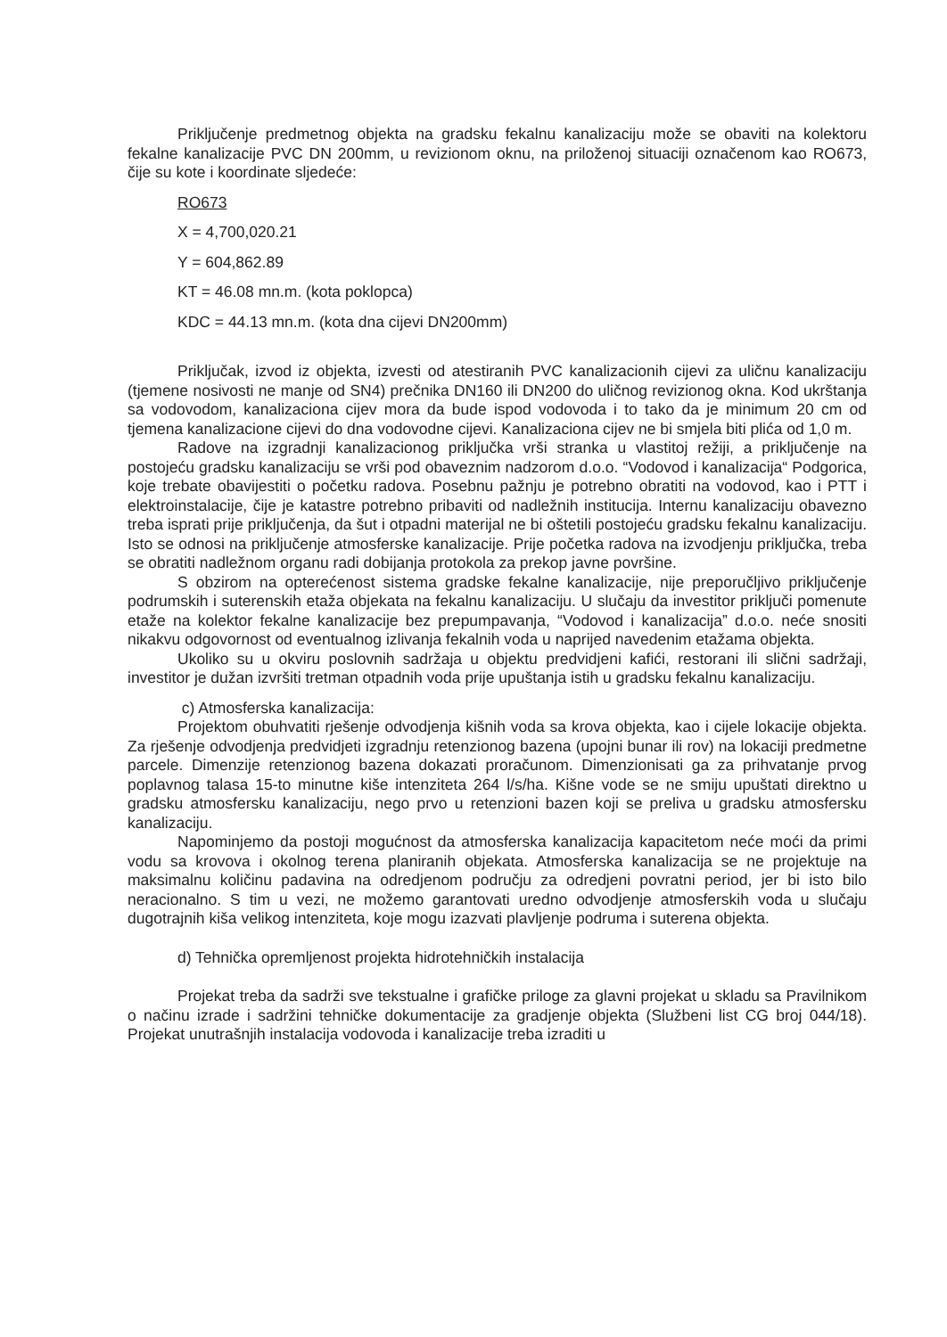Priključenje predmetnog objekta na gradsku fekalnu kanalizaciju može se obaviti na kolektoru fekalne kanalizacije PVC DN 200mm, u revizionom oknu, na priloženoj situaciji označenom kao RO673, čije su kote i koordinate sljedeće:
RO673
X = 4,700,020.21
Y = 604,862.89
KT = 46.08 mn.m. (kota poklopca)
KDC = 44.13 mn.m. (kota dna cijevi DN200mm)
Priključak, izvod iz objekta, izvesti od atestiranih PVC kanalizacionih cijevi za uličnu kanalizaciju (tjemene nosivosti ne manje od SN4) prečnika DN160 ili DN200 do uličnog revizionog okna. Kod ukrštanja sa vodovodom, kanalizaciona cijev mora da bude ispod vodovoda i to tako da je minimum 20 cm od tjemena kanalizacione cijevi do dna vodovodne cijevi. Kanalizaciona cijev ne bi smjela biti plića od 1,0 m.
Radove na izgradnji kanalizacionog priključka vrši stranka u vlastitoj režiji, a priključenje na postojeću gradsku kanalizaciju se vrši pod obaveznim nadzorom d.o.o. “Vodovod i kanalizacija“ Podgorica, koje trebate obavijestiti o početku radova. Posebnu pažnju je potrebno obratiti na vodovod, kao i PTT i elektroinstalacije, čije je katastre potrebno pribaviti od nadležnih institucija. Internu kanalizaciju obavezno treba isprati prije priključenja, da šut i otpadni materijal ne bi oštetili postojeću gradsku fekalnu kanalizaciju. Isto se odnosi na priključenje atmosferske kanalizacije. Prije početka radova na izvodjenju priključka, treba se obratiti nadležnom organu radi dobijanja protokola za prekop javne površine.
S obzirom na opterećenost sistema gradske fekalne kanalizacije, nije preporučljivo priključenje podrumskih i suterenskih etaža objekata na fekalnu kanalizaciju. U slučaju da investitor priključi pomenute etaže na kolektor fekalne kanalizacije bez prepumpavanja, “Vodovod i kanalizacija” d.o.o. neće snositi nikakvu odgovornost od eventualnog izlivanja fekalnih voda u naprijed navedenim etažama objekta.
Ukoliko su u okviru poslovnih sadržaja u objektu predvidjeni kafići, restorani ili slični sadržaji, investitor je dužan izvršiti tretman otpadnih voda prije upuštanja istih u gradsku fekalnu kanalizaciju.
c) Atmosferska kanalizacija:
Projektom obuhvatiti rješenje odvodjenja kišnih voda sa krova objekta, kao i cijele lokacije objekta. Za rješenje odvodjenja predvidjeti izgradnju retenzionog bazena (upojni bunar ili rov) na lokaciji predmetne parcele. Dimenzije retenzionog bazena dokazati proračunom. Dimenzionisati ga za prihvatanje prvog poplavnog talasa 15-to minutne kiše intenziteta 264 l/s/ha. Kišne vode se ne smiju upuštati direktno u gradsku atmosfersku kanalizaciju, nego prvo u retenzioni bazen koji se preliva u gradsku atmosfersku kanalizaciju.
Napominjemo da postoji mogućnost da atmosferska kanalizacija kapacitetom neće moći da primi vodu sa krovova i okolnog terena planiranih objekata. Atmosferska kanalizacija se ne projektuje na maksimalnu količinu padavina na odredjenom području za odredjeni povratni period, jer bi isto bilo neracionalno. S tim u vezi, ne možemo garantovati uredno odvodjenje atmosferskih voda u slučaju dugotrajnih kiša velikog intenziteta, koje mogu izazvati plavljenje podruma i suterena objekta.
d) Tehnička opremljenost projekta hidrotehničkih instalacija
Projekat treba da sadrži sve tekstualne i grafičke priloge za glavni projekat u skladu sa Pravilnikom o načinu izrade i sadržini tehničke dokumentacije za gradjenje objekta (Službeni list CG broj 044/18). Projekat unutrašnjih instalacija vodovoda i kanalizacije treba izraditi u